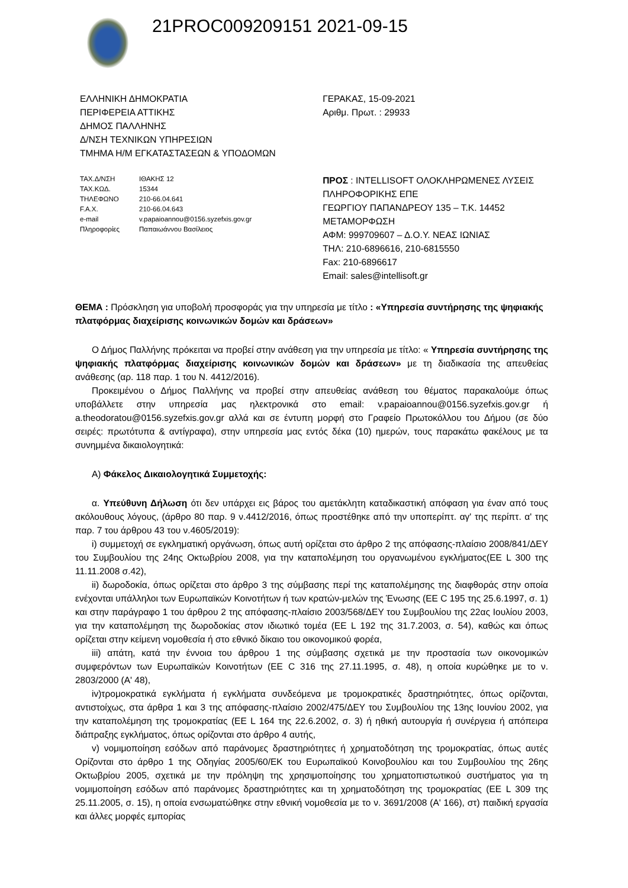21PROC009209151 2021-09-15
ΕΛΛΗΝΙΚΗ ΔΗΜΟΚΡΑΤΙΑ
ΠΕΡΙΦΕΡΕΙΑ ΑΤΤΙΚΗΣ
ΔΗΜΟΣ ΠΑΛΛΗΝΗΣ
Δ/ΝΣΗ ΤΕΧΝΙΚΩΝ ΥΠΗΡΕΣΙΩΝ
ΤΜΗΜΑ Η/Μ ΕΓΚΑΤΑΣΤΑΣΕΩΝ & ΥΠΟΔΟΜΩΝ
ΤΑΧ.Δ/ΝΣΗ ΙΘΑΚΗΣ 12 ΤΑΧ.ΚΩΔ. 15344 ΤΗΛΕΦΩΝΟ 210-66.04.641 F.A.X. 210-66.04.643 e-mail v.papaioannou@0156.syzefxis.gov.gr Πληροφορίες Παπαιωάννου Βασίλειος
ΓΕΡΑΚΑΣ, 15-09-2021
Αριθμ. Πρωτ. : 29933
ΠΡΟΣ : INTELLISOFT ΟΛΟΚΛΗΡΩΜΕΝΕΣ ΛΥΣΕΙΣ ΠΛΗΡΟΦΟΡΙΚΗΣ ΕΠΕ
ΓΕΩΡΓΙΟΥ ΠΑΠΑΝΔΡΕΟΥ 135 – Τ.Κ. 14452
ΜΕΤΑΜΟΡΦΩΣΗ
ΑΦΜ: 999709607 – Δ.Ο.Υ. ΝΕΑΣ ΙΩΝΙΑΣ
ΤΗΛ: 210-6896616, 210-6815550
Fax: 210-6896617
Email: sales@intellisoft.gr
ΘΕΜΑ : Πρόσκληση για υποβολή προσφοράς για την υπηρεσία με τίτλο : «Υπηρεσία συντήρησης της ψηφιακής πλατφόρμας διαχείρισης κοινωνικών δομών και δράσεων»
Ο Δήμος Παλλήνης πρόκειται να προβεί στην ανάθεση για την υπηρεσία με τίτλο: « Υπηρεσία συντήρησης της ψηφιακής πλατφόρμας διαχείρισης κοινωνικών δομών και δράσεων» με τη διαδικασία της απευθείας ανάθεσης (αρ. 118 παρ. 1 του Ν. 4412/2016).
Προκειμένου ο Δήμος Παλλήνης να προβεί στην απευθείας ανάθεση του θέματος παρακαλούμε όπως υποβάλλετε στην υπηρεσία μας ηλεκτρονικά στο email: v.papaioannou@0156.syzefxis.gov.gr ή a.theodoratou@0156.syzefxis.gov.gr αλλά και σε έντυπη μορφή στο Γραφείο Πρωτοκόλλου του Δήμου (σε δύο σειρές: πρωτότυπα & αντίγραφα), στην υπηρεσία μας εντός δέκα (10) ημερών, τους παρακάτω φακέλους με τα συνημμένα δικαιολογητικά:
Α) Φάκελος Δικαιολογητικά Συμμετοχής:
α. Υπεύθυνη Δήλωση ότι δεν υπάρχει εις βάρος του αμετάκλητη καταδικαστική απόφαση για έναν από τους ακόλουθους λόγους, (άρθρο 80 παρ. 9 ν.4412/2016, όπως προστέθηκε από την υποπερίπτ. αγ' της περίπτ. α' της παρ. 7 του άρθρου 43 του ν.4605/2019):
i) συμμετοχή σε εγκληματική οργάνωση, όπως αυτή ορίζεται στο άρθρο 2 της απόφασης-πλαίσιο 2008/841/ΔΕΥ του Συμβουλίου της 24ης Οκτωβρίου 2008, για την καταπολέμηση του οργανωμένου εγκλήματος(ΕΕ L 300 της 11.11.2008 σ.42),
ii) δωροδοκία, όπως ορίζεται στο άρθρο 3 της σύμβασης περί της καταπολέμησης της διαφθοράς στην οποία ενέχονται υπάλληλοι των Ευρωπαϊκών Κοινοτήτων ή των κρατών-μελών της Ένωσης (ΕΕ C 195 της 25.6.1997, σ. 1) και στην παράγραφο 1 του άρθρου 2 της απόφασης-πλαίσιο 2003/568/ΔΕΥ του Συμβουλίου της 22ας Ιουλίου 2003, για την καταπολέμηση της δωροδοκίας στον ιδιωτικό τομέα (ΕΕ L 192 της 31.7.2003, σ. 54), καθώς και όπως ορίζεται στην κείμενη νομοθεσία ή στο εθνικό δίκαιο του οικονομικού φορέα,
iii) απάτη, κατά την έννοια του άρθρου 1 της σύμβασης σχετικά με την προστασία των οικονομικών συμφερόντων των Ευρωπαϊκών Κοινοτήτων (ΕΕ C 316 της 27.11.1995, σ. 48), η οποία κυρώθηκε με το ν. 2803/2000 (Α' 48),
iv)τρομοκρατικά εγκλήματα ή εγκλήματα συνδεόμενα με τρομοκρατικές δραστηριότητες, όπως ορίζονται, αντιστοίχως, στα άρθρα 1 και 3 της απόφασης-πλαίσιο 2002/475/ΔΕΥ του Συμβουλίου της 13ης Ιουνίου 2002, για την καταπολέμηση της τρομοκρατίας (ΕΕ L 164 της 22.6.2002, σ. 3) ή ηθική αυτουργία ή συνέργεια ή απόπειρα διάπραξης εγκλήματος, όπως ορίζονται στο άρθρο 4 αυτής,
v) νομιμοποίηση εσόδων από παράνομες δραστηριότητες ή χρηματοδότηση της τρομοκρατίας, όπως αυτές Ορίζονται στο άρθρο 1 της Οδηγίας 2005/60/ΕΚ του Ευρωπαϊκού Κοινοβουλίου και του Συμβουλίου της 26ης Οκτωβρίου 2005, σχετικά με την πρόληψη της χρησιμοποίησης του χρηματοπιστωτικού συστήματος για τη νομιμοποίηση εσόδων από παράνομες δραστηριότητες και τη χρηματοδότηση της τρομοκρατίας (ΕΕ L 309 της 25.11.2005, σ. 15), η οποία ενσωματώθηκε στην εθνική νομοθεσία με το ν. 3691/2008 (Α' 166), στ) παιδική εργασία και άλλες μορφές εμπορίας